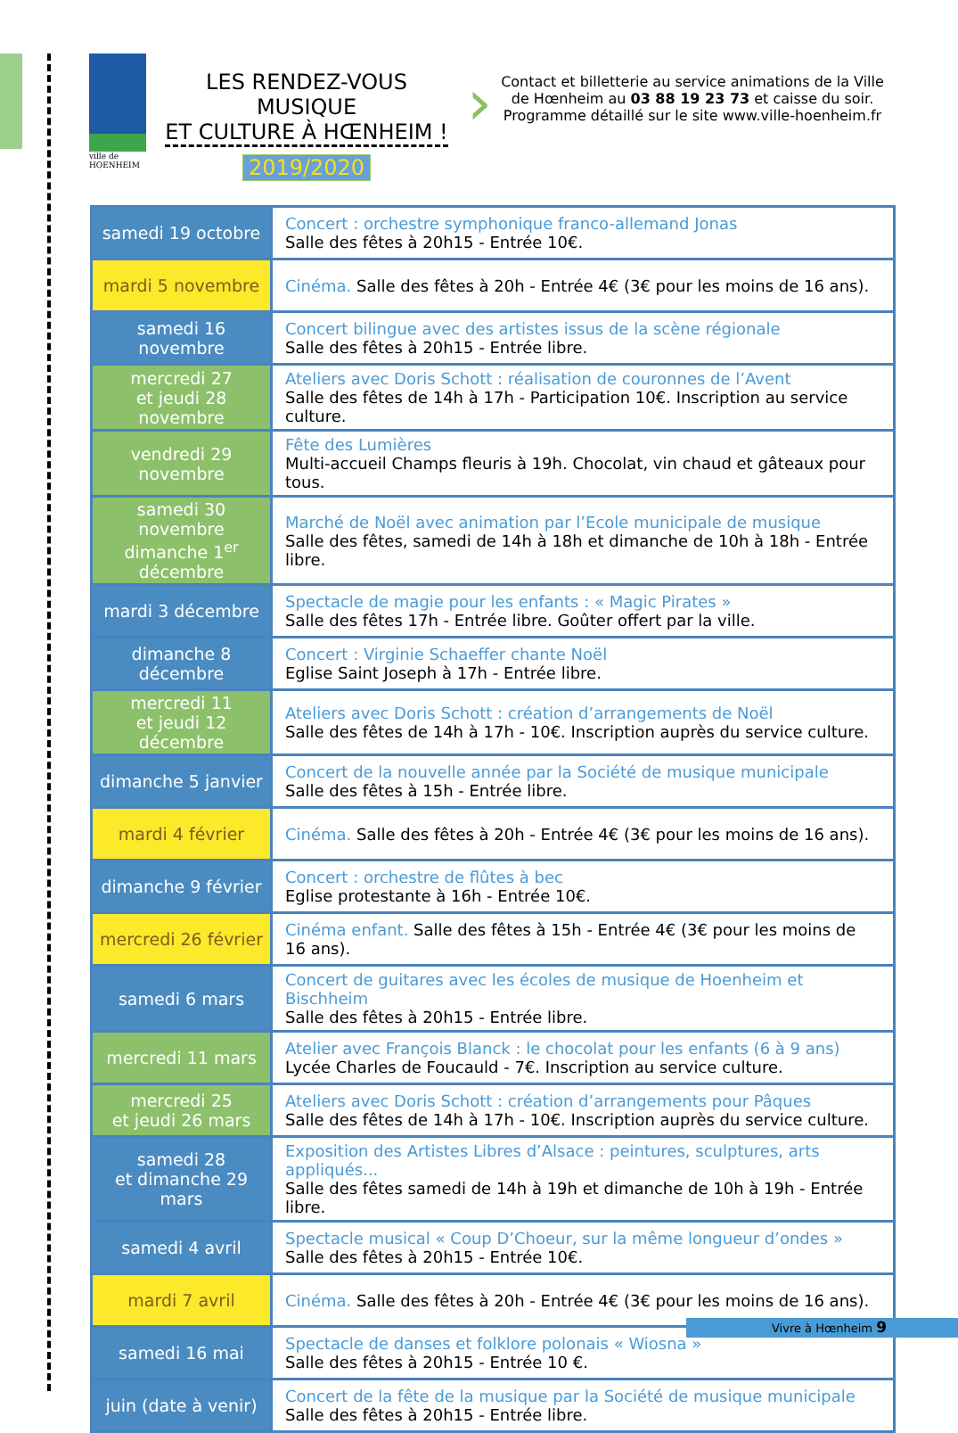ville de HOENHEIM
LES RENDEZ-VOUS MUSIQUE
ET CULTURE À HŒNHEIM !
2019/2020
›
Contact et billetterie au service animations de la Ville de Hœnheim au 03 88 19 23 73 et caisse du soir.
Programme détaillé sur le site www.ville-hoenheim.fr
| samedi 19 octobre | Concert : orchestre symphonique franco-allemand Jonas Salle des fêtes à 20h15 - Entrée 10€. |
| mardi 5 novembre | Cinéma. Salle des fêtes à 20h - Entrée 4€ (3€ pour les moins de 16 ans). |
| samedi 16 novembre | Concert bilingue avec des artistes issus de la scène régionale Salle des fêtes à 20h15 - Entrée libre. |
| mercredi 27 et jeudi 28 novembre | Ateliers avec Doris Schott : réalisation de couronnes de l’Avent Salle des fêtes de 14h à 17h - Participation 10€. Inscription au service culture. |
| vendredi 29 novembre | Fête des Lumières Multi-accueil Champs fleuris à 19h. Chocolat, vin chaud et gâteaux pour tous. |
| samedi 30 novembre dimanche 1<sup>er</sup> décembre | Marché de Noël avec animation par l’Ecole municipale de musique Salle des fêtes, samedi de 14h à 18h et dimanche de 10h à 18h - Entrée libre. |
| mardi 3 décembre | Spectacle de magie pour les enfants : « Magic Pirates » Salle des fêtes 17h - Entrée libre. Goûter offert par la ville. |
| dimanche 8 décembre | Concert : Virginie Schaeffer chante Noël Eglise Saint Joseph à 17h - Entrée libre. |
| mercredi 11 et jeudi 12 décembre | Ateliers avec Doris Schott : création d’arrangements de Noël Salle des fêtes de 14h à 17h - 10€. Inscription auprès du service culture. |
| dimanche 5 janvier | Concert de la nouvelle année par la Société de musique municipale Salle des fêtes à 15h - Entrée libre. |
| mardi 4 février | Cinéma. Salle des fêtes à 20h - Entrée 4€ (3€ pour les moins de 16 ans). |
| dimanche 9 février | Concert : orchestre de flûtes à bec Eglise protestante à 16h - Entrée 10€. |
| mercredi 26 février | Cinéma enfant. Salle des fêtes à 15h - Entrée 4€ (3€ pour les moins de 16 ans). |
| samedi 6 mars | Concert de guitares avec les écoles de musique de Hoenheim et Bischheim Salle des fêtes à 20h15 - Entrée libre. |
| mercredi 11 mars | Atelier avec François Blanck : le chocolat pour les enfants (6 à 9 ans) Lycée Charles de Foucauld - 7€. Inscription au service culture. |
| mercredi 25 et jeudi 26 mars | Ateliers avec Doris Schott : création d’arrangements pour Pâques Salle des fêtes de 14h à 17h - 10€. Inscription auprès du service culture. |
| samedi 28 et dimanche 29 mars | Exposition des Artistes Libres d’Alsace : peintures, sculptures, arts appliqués... Salle des fêtes samedi de 14h à 19h et dimanche de 10h à 19h - Entrée libre. |
| samedi 4 avril | Spectacle musical « Coup D’Choeur, sur la même longueur d’ondes » Salle des fêtes à 20h15 - Entrée 10€. |
| mardi 7 avril | Cinéma. Salle des fêtes à 20h - Entrée 4€ (3€ pour les moins de 16 ans). |
| samedi 16 mai | Spectacle de danses et folklore polonais « Wiosna » Salle des fêtes à 20h15 - Entrée 10 €. |
| juin (date à venir) | Concert de la fête de la musique par la Société de musique municipale Salle des fêtes à 20h15 - Entrée libre. |
Vivre à Hœnheim 9